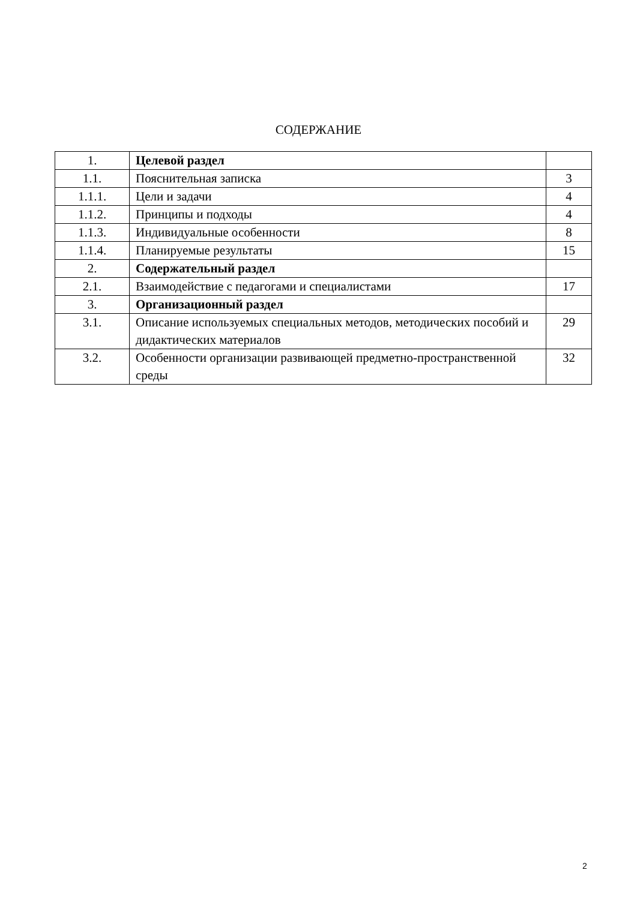СОДЕРЖАНИЕ
| 1. | Целевой раздел | |
| 1.1. | Пояснительная записка | 3 |
| 1.1.1. | Цели и задачи | 4 |
| 1.1.2. | Принципы и подходы | 4 |
| 1.1.3. | Индивидуальные особенности | 8 |
| 1.1.4. | Планируемые результаты | 15 |
| 2. | Содержательный раздел | |
| 2.1. | Взаимодействие с педагогами и специалистами | 17 |
| 3. | Организационный раздел | |
| 3.1. | Описание используемых специальных методов, методических пособий и дидактических материалов | 29 |
| 3.2. | Особенности организации развивающей предметно-пространственной среды | 32 |
2